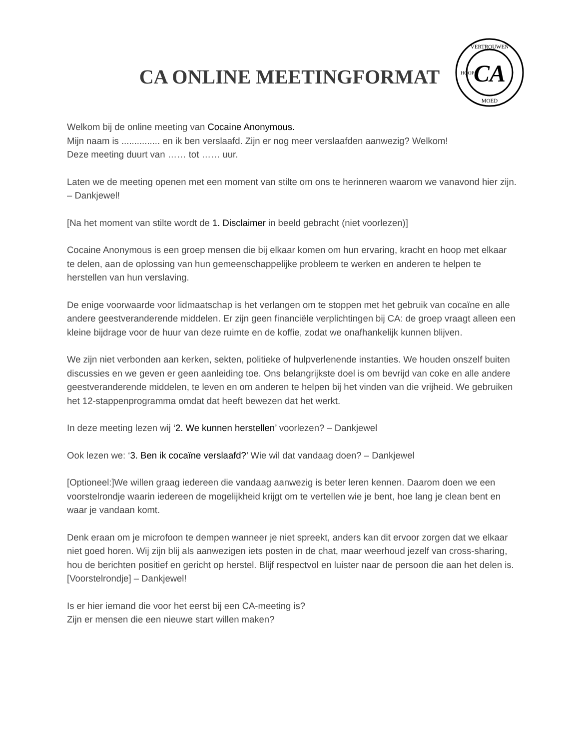CA ONLINE MEETINGFORMAT
CA
VERTROUWEN
MOED
HOOP
Welkom bij de online meeting van Cocaine Anonymous.
Mijn naam is ............... en ik ben verslaafd. Zijn er nog meer verslaafden aanwezig? Welkom!
Deze meeting duurt van …… tot …… uur.
Laten we de meeting openen met een moment van stilte om ons te herinneren waarom we vanavond hier zijn. – Dankjewel!
[Na het moment van stilte wordt de 1. Disclaimer in beeld gebracht (niet voorlezen)]
Cocaine Anonymous is een groep mensen die bij elkaar komen om hun ervaring, kracht en hoop met elkaar te delen, aan de oplossing van hun gemeenschappelijke probleem te werken en anderen te helpen te herstellen van hun verslaving.
De enige voorwaarde voor lidmaatschap is het verlangen om te stoppen met het gebruik van cocaïne en alle andere geestveranderende middelen. Er zijn geen financiële verplichtingen bij CA: de groep vraagt alleen een kleine bijdrage voor de huur van deze ruimte en de koffie, zodat we onafhankelijk kunnen blijven.
We zijn niet verbonden aan kerken, sekten, politieke of hulpverlenende instanties. We houden onszelf buiten discussies en we geven er geen aanleiding toe. Ons belangrijkste doel is om bevrijd van coke en alle andere geestveranderende middelen, te leven en om anderen te helpen bij het vinden van die vrijheid. We gebruiken het 12-stappenprogramma omdat dat heeft bewezen dat het werkt.
In deze meeting lezen wij ‘2. We kunnen herstellen’ voorlezen? – Dankjewel
Ook lezen we: ‘3. Ben ik cocaïne verslaafd?’ Wie wil dat vandaag doen? – Dankjewel
[Optioneel:]We willen graag iedereen die vandaag aanwezig is beter leren kennen. Daarom doen we een voorstelrondje waarin iedereen de mogelijkheid krijgt om te vertellen wie je bent, hoe lang je clean bent en waar je vandaan komt.
Denk eraan om je microfoon te dempen wanneer je niet spreekt, anders kan dit ervoor zorgen dat we elkaar niet goed horen. Wij zijn blij als aanwezigen iets posten in de chat, maar weerhoud jezelf van cross-sharing, hou de berichten positief en gericht op herstel. Blijf respectvol en luister naar de persoon die aan het delen is. [Voorstelrondje] – Dankjewel!
Is er hier iemand die voor het eerst bij een CA-meeting is?
Zijn er mensen die een nieuwe start willen maken?